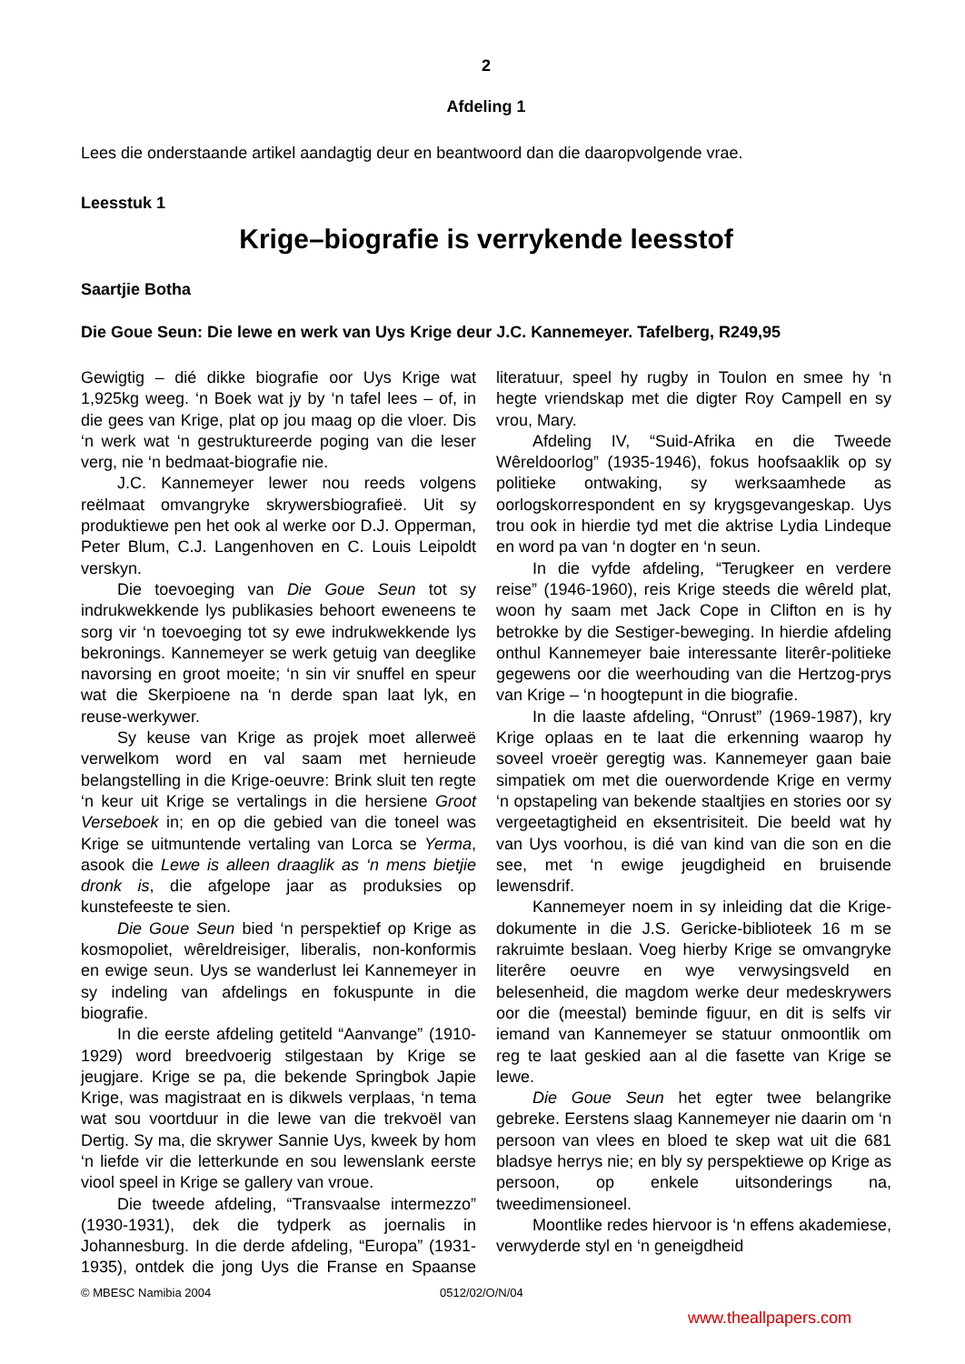2
Afdeling 1
Lees die onderstaande artikel aandagtig deur en beantwoord dan die daaropvolgende vrae.
Leesstuk 1
Krige–biografie is verrykende leesstof
Saartjie Botha
Die Goue Seun: Die lewe en werk van Uys Krige deur J.C. Kannemeyer. Tafelberg, R249,95
Gewigtig – dié dikke biografie oor Uys Krige wat 1,925kg weeg. ‘n Boek wat jy by ‘n tafel lees – of, in die gees van Krige, plat op jou maag op die vloer. Dis ‘n werk wat ‘n gestruktureerde poging van die leser verg, nie ‘n bedmaat-biografie nie.
J.C. Kannemeyer lewer nou reeds volgens reëlmaat omvangryke skrywersbiografieë. Uit sy produktiewe pen het ook al werke oor D.J. Opperman, Peter Blum, C.J. Langenhoven en C. Louis Leipoldt verskyn.
Die toevoeging van Die Goue Seun tot sy indrukwekkende lys publikasies behoort eweneens te sorg vir ‘n toevoeging tot sy ewe indrukwekkende lys bekronings. Kannemeyer se werk getuig van deeglike navorsing en groot moeite; ‘n sin vir snuffel en speur wat die Skerpioene na ‘n derde span laat lyk, en reuse-werkywer.
Sy keuse van Krige as projek moet allerweë verwelkom word en val saam met hernieude belangstelling in die Krige-oeuvre: Brink sluit ten regte ‘n keur uit Krige se vertalings in die hersiene Groot Verseboek in; en op die gebied van die toneel was Krige se uitmuntende vertaling van Lorca se Yerma, asook die Lewe is alleen draaglik as ‘n mens bietjie dronk is, die afgelope jaar as produksies op kunstefeeste te sien.
Die Goue Seun bied ‘n perspektief op Krige as kosmopoliet, wêreldreisiger, liberalis, non-konformis en ewige seun. Uys se wanderlust lei Kannemeyer in sy indeling van afdelings en fokuspunte in die biografie.
In die eerste afdeling getiteld “Aanvange” (1910-1929) word breedvoerig stilgestaan by Krige se jeugjare. Krige se pa, die bekende Springbok Japie Krige, was magistraat en is dikwels verplaas, ‘n tema wat sou voortduur in die lewe van die trekvoël van Dertig. Sy ma, die skrywer Sannie Uys, kweek by hom ‘n liefde vir die letterkunde en sou lewenslank eerste viool speel in Krige se gallery van vroue.
Die tweede afdeling, “Transvaalse intermezzo” (1930-1931), dek die tydperk as joernalis in Johannesburg. In die derde afdeling, “Europa” (1931-1935), ontdek die jong Uys die Franse en Spaanse literatuur, speel hy rugby in Toulon en smee hy ‘n hegte vriendskap met die digter Roy Campell en sy vrou, Mary.
Afdeling IV, “Suid-Afrika en die Tweede Wêreldoorlog” (1935-1946), fokus hoofsaaklik op sy politieke ontwaking, sy werksaamhede as oorlogskorrespondent en sy krygsgevangeskap. Uys trou ook in hierdie tyd met die aktrise Lydia Lindeque en word pa van ‘n dogter en ‘n seun.
In die vyfde afdeling, “Terugkeer en verdere reise” (1946-1960), reis Krige steeds die wêreld plat, woon hy saam met Jack Cope in Clifton en is hy betrokke by die Sestiger-beweging. In hierdie afdeling onthul Kannemeyer baie interessante literêr-politieke gegewens oor die weerhouding van die Hertzog-prys van Krige – ‘n hoogtepunt in die biografie.
In die laaste afdeling, “Onrust” (1969-1987), kry Krige oplaas en te laat die erkenning waarop hy soveel vroeër geregtig was. Kannemeyer gaan baie simpatiek om met die ouerwordende Krige en vermy ‘n opstapeling van bekende staaltjies en stories oor sy vergeetagtigheid en eksentrisiteit. Die beeld wat hy van Uys voorhou, is dié van kind van die son en die see, met ‘n ewige jeugdigheid en bruisende lewensdrif.
Kannemeyer noem in sy inleiding dat die Krige-dokumente in die J.S. Gericke-biblioteek 16 m se rakruimte beslaan. Voeg hierby Krige se omvangryke literêre oeuvre en wye verwysingsveld en belesenheid, die magdom werke deur medeskrywers oor die (meestal) beminde figuur, en dit is selfs vir iemand van Kannemeyer se statuur onmoontlik om reg te laat geskied aan al die fasette van Krige se lewe.
Die Goue Seun het egter twee belangrike gebreke. Eerstens slaag Kannemeyer nie daarin om ‘n persoon van vlees en bloed te skep wat uit die 681 bladsye herrys nie; en bly sy perspektiewe op Krige as persoon, op enkele uitsonderings na, tweedimensioneel.
Moontlike redes hiervoor is ‘n effens akademiese, verwyderde styl en ‘n geneigdheid
© MBESC Namibia 2004 0512/02/O/N/04
www.theallpapers.com